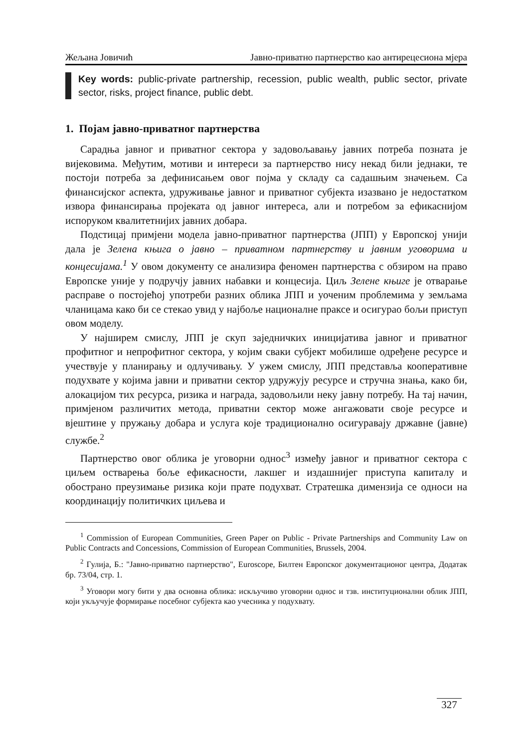Жељана Јовичић Јавно-приватно партнерство као антирецесиона мјера
Key words: public-private partnership, recession, public wealth, public sector, private sector, risks, project finance, public debt.
1. Појам јавно-приватног партнерства
Сарадња јавног и приватног сектора у задовољавању јавних потреба позната је вијековима. Међутим, мотиви и интереси за партнерство нису некад били једнаки, те постоји потреба за дефинисањем овог појма у складу са садашњим значењем. Са финансијског аспекта, удруживање јавног и приватног субјекта изазвано је недостатком извора финансирања пројеката од јавног интереса, али и потребом за ефикаснијом испоруком квалитетнијих јавних добара.
Подстицај примјени модела јавно-приватног партнерства (ЈПП) у Европској унији дала је Зелена књига о јавно – приватном партнерству и јавним уговорима и концесијама.<sup>1</sup> У овом документу се анализира феномен партнерства с обзиром на право Европске уније у подручју јавних набавки и концесија. Циљ Зелене књиге је отварање расправе о постојећој употреби разних облика ЈПП и уоченим проблемима у земљама чланицама како би се стекао увид у најбоље националне праксе и осигурао бољи приступ овом моделу.
У најширем смислу, ЈПП је скуп заједничких иницијатива јавног и приватног профитног и непрофитног сектора, у којим сваки субјект мобилише одређене ресурсе и учествује у планирању и одлучивању. У ужем смислу, ЈПП представља кооперативне подухвате у којима јавни и приватни сектор удружују ресурсе и стручна знања, како би, алокацијом тих ресурса, ризика и награда, задовољили неку јавну потребу. На тај начин, примјеном различитих метода, приватни сектор може ангажовати своје ресурсе и вјештине у пружању добара и услуга које традиционално осигуравају државне (јавне) службе.<sup>2</sup>
Партнерство овог облика је уговорни однос<sup>3</sup> између јавног и приватног сектора с циљем остварења боље ефикасности, лакшег и издашнијег приступа капиталу и обострано преузимање ризика који прате подухват. Стратешка димензија се односи на координацију политичких циљева и
<sup>1</sup> Commission of European Communities, Green Paper on Public - Private Partnerships and Community Law on Public Contracts and Concessions, Commission of European Communities, Brussels, 2004.
<sup>2</sup> Гулија, Б.: "Јавно-приватно партнерство", Euroscope, Билтен Европског документационог центра, Додатак бр. 73/04, стр. 1.
<sup>3</sup> Уговори могу бити у два основна облика: искључиво уговорни однос и тзв. институционални облик ЈПП, који укључује формирање посебног субјекта као учесника у подухвату.
327